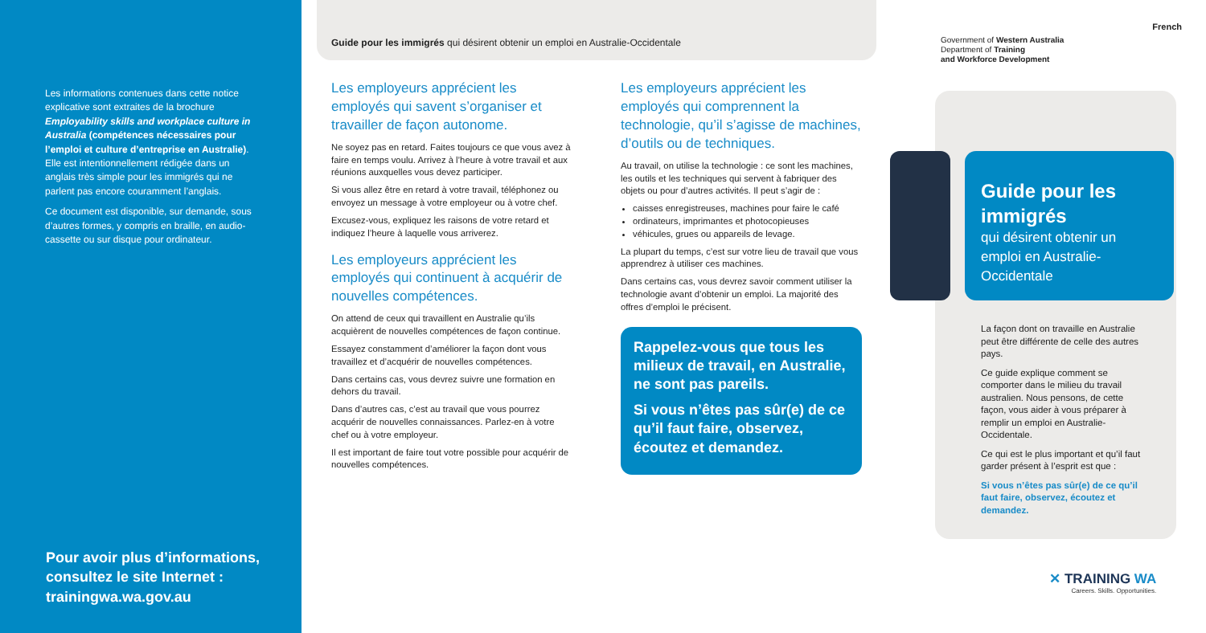Les informations contenues dans cette notice explicative sont extraites de la brochure Employability skills and workplace culture in Australia (compétences nécessaires pour l’emploi et culture d’entreprise en Australie). Elle est intentionnellement rédigée dans un anglais très simple pour les immigrés qui ne parlent pas encore couramment l’anglais.
Ce document est disponible, sur demande, sous d’autres formes, y compris en braille, en audio-cassette ou sur disque pour ordinateur.
Pour avoir plus d’informations, consultez le site Internet : trainingwa.wa.gov.au
Guide pour les immigrés qui désirent obtenir un emploi en Australie-Occidentale
Les employeurs apprécient les employés qui savent s’organiser et travailler de façon autonome.
Ne soyez pas en retard. Faites toujours ce que vous avez à faire en temps voulu. Arrivez à l’heure à votre travail et aux réunions auxquelles vous devez participer.
Si vous allez être en retard à votre travail, téléphonez ou envoyez un message à votre employeur ou à votre chef.
Excusez-vous, expliquez les raisons de votre retard et indiquez l’heure à laquelle vous arriverez.
Les employeurs apprécient les employés qui continuent à acquérir de nouvelles compétences.
On attend de ceux qui travaillent en Australie qu’ils acquièrent de nouvelles compétences de façon continue.
Essayez constamment d’améliorer la façon dont vous travaillez et d’acquérir de nouvelles compétences.
Dans certains cas, vous devrez suivre une formation en dehors du travail.
Dans d’autres cas, c’est au travail que vous pourrez acquérir de nouvelles connaissances. Parlez-en à votre chef ou à votre employeur.
Il est important de faire tout votre possible pour acquérir de nouvelles compétences.
Les employeurs apprécient les employés qui comprennent la technologie, qu’il s’agisse de machines, d’outils ou de techniques.
Au travail, on utilise la technologie : ce sont les machines, les outils et les techniques qui servent à fabriquer des objets ou pour d’autres activités. Il peut s’agir de :
caisses enregistreuses, machines pour faire le café
ordinateurs, imprimantes et photocopieuses
véhicules, grues ou appareils de levage.
La plupart du temps, c’est sur votre lieu de travail que vous apprendrez à utiliser ces machines.
Dans certains cas, vous devrez savoir comment utiliser la technologie avant d’obtenir un emploi. La majorité des offres d’emploi le précisent.
Rappelez-vous que tous les milieux de travail, en Australie, ne sont pas pareils.
Si vous n’êtes pas sûr(e) de ce qu’il faut faire, observez, écoutez et demandez.
Government of Western Australia
Department of Training
and Workforce Development
French
Guide pour les immigrés
qui désirent obtenir un emploi en Australie-Occidentale
La façon dont on travaille en Australie peut être différente de celle des autres pays.
Ce guide explique comment se comporter dans le milieu du travail australien. Nous pensons, de cette façon, vous aider à vous préparer à remplir un emploi en Australie-Occidentale.
Ce qui est le plus important et qu’il faut garder présent à l’esprit est que :
Si vous n’êtes pas sûr(e) de ce qu’il faut faire, observez, écoutez et demandez.
✕ TRAINING WA
Careers. Skills. Opportunities.